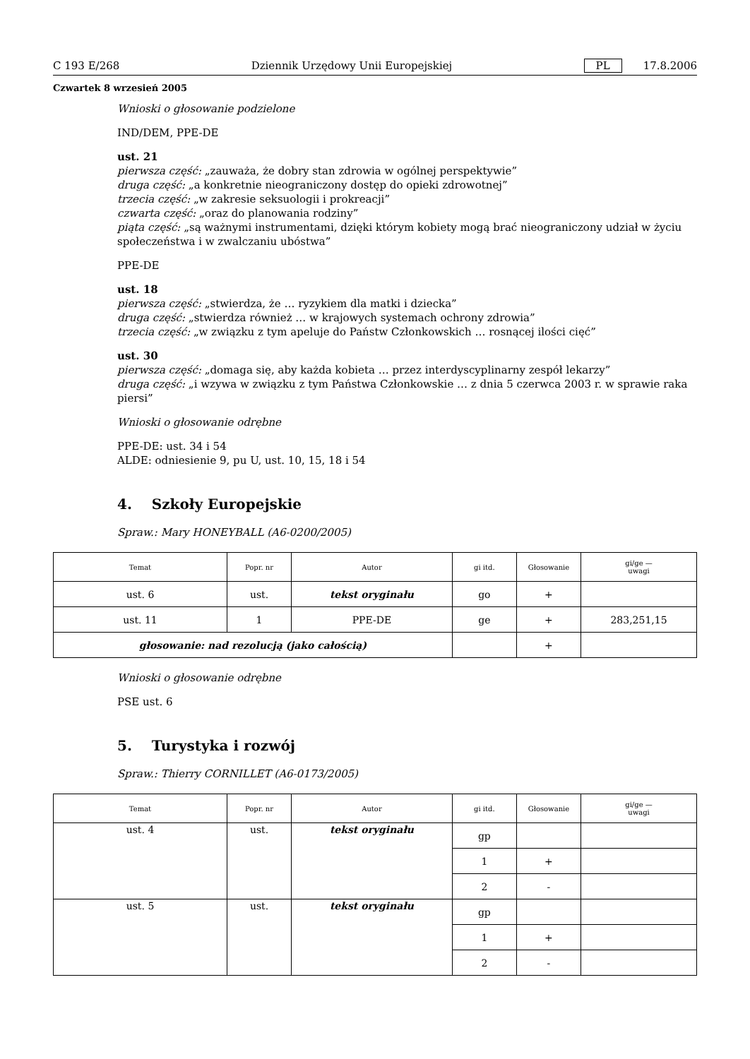C 193 E/268 Dziennik Urzędowy Unii Europejskiej PL 17.8.2006
Czwartek 8 wrzesień 2005
Wnioski o głosowanie podzielone
IND/DEM, PPE-DE
ust. 21
pierwsza część: „zauważa, że dobry stan zdrowia w ogólnej perspektywie”
druga część: „a konkretnie nieograniczony dostęp do opieki zdrowotnej”
trzecia część: „w zakresie seksuologii i prokreacji”
czwarta część: „oraz do planowania rodziny”
piąta część: „są ważnymi instrumentami, dzięki którym kobiety mogą brać nieograniczony udział w życiu społeczeństwa i w zwalczaniu ubóstwa”
PPE-DE
ust. 18
pierwsza część: „stwierdza, że … ryzykiem dla matki i dziecka”
druga część: „stwierdza również … w krajowych systemach ochrony zdrowia”
trzecia część: „w związku z tym apeluje do Państw Członkowskich … rosnącej ilości cięć”
ust. 30
pierwsza część: „domaga się, aby każda kobieta … przez interdyscyplinarny zespół lekarzy”
druga część: „i wzywa w związku z tym Państwa Członkowskie … z dnia 5 czerwca 2003 r. w sprawie raka piersi”
Wnioski o głosowanie odrębne
PPE-DE: ust. 34 i 54
ALDE: odniesienie 9, pu U, ust. 10, 15, 18 i 54
4. Szkoły Europejskie
Spraw.: Mary HONEYBALL (A6-0200/2005)
| Temat | Popr. nr | Autor | gi itd. | Głosowanie | gi/ge — uwagi |
| --- | --- | --- | --- | --- | --- |
| ust. 6 | ust. | tekst oryginału | go | + | |
| ust. 11 | 1 | PPE-DE | ge | + | 283,251,15 |
| głosowanie: nad rezolucją (jako całością) | | | | + | |
Wnioski o głosowanie odrębne
PSE ust. 6
5. Turystyka i rozwój
Spraw.: Thierry CORNILLET (A6-0173/2005)
| Temat | Popr. nr | Autor | gi itd. | Głosowanie | gi/ge — uwagi |
| --- | --- | --- | --- | --- | --- |
| ust. 4 | ust. | tekst oryginału | gp | | |
| | | | 1 | + | |
| | | | 2 | - | |
| ust. 5 | ust. | tekst oryginału | gp | | |
| | | | 1 | + | |
| | | | 2 | - | |